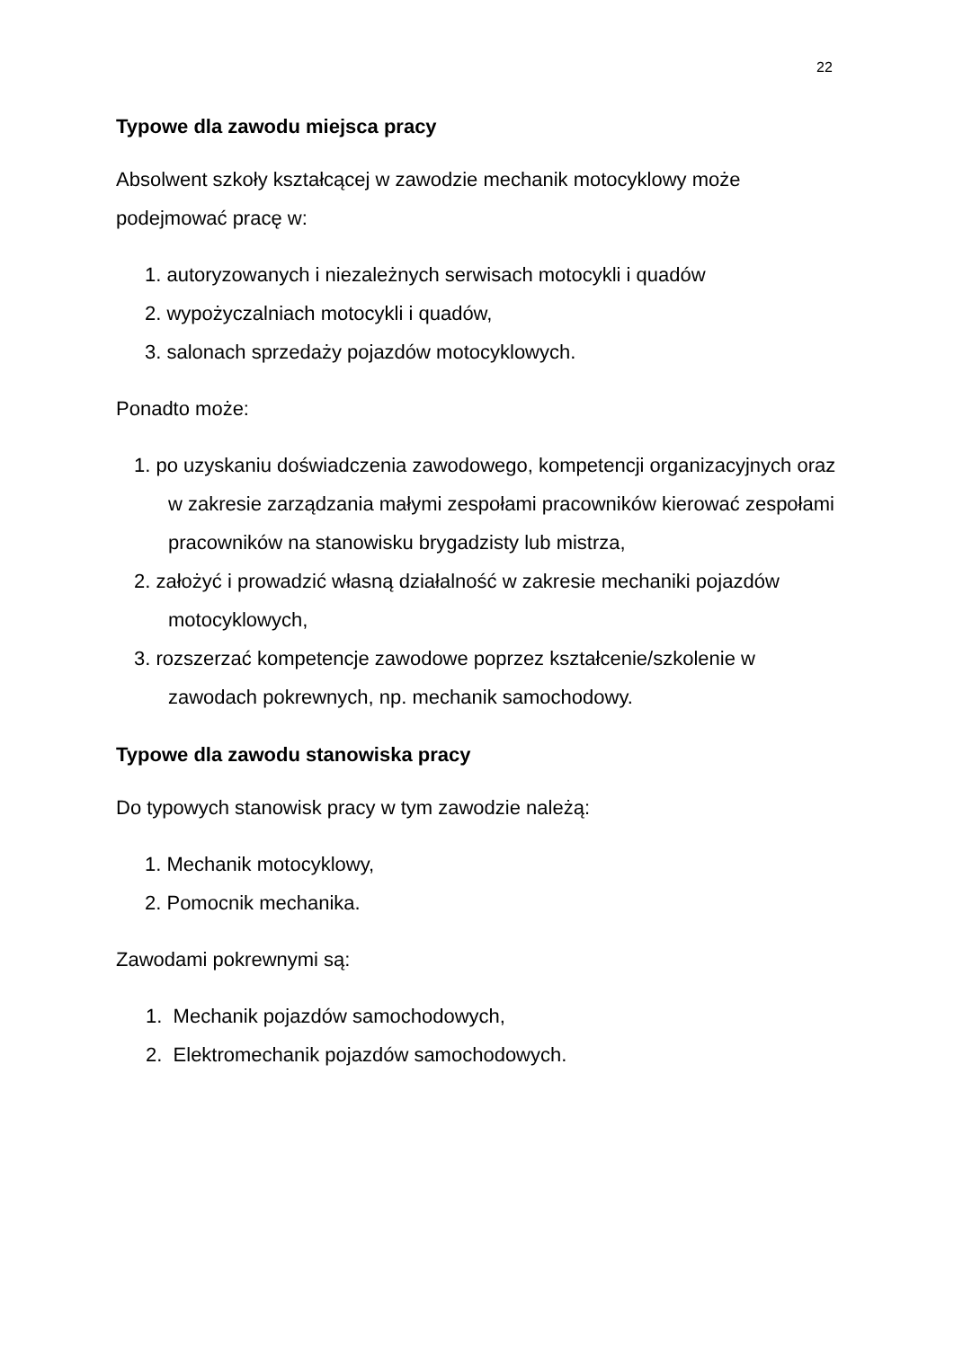22
Typowe dla zawodu miejsca pracy
Absolwent szkoły kształcącej w zawodzie mechanik motocyklowy może podejmować pracę w:
1. autoryzowanych i niezależnych serwisach motocykli i quadów
2. wypożyczalniach motocykli i quadów,
3. salonach sprzedaży pojazdów motocyklowych.
Ponadto może:
1. po uzyskaniu doświadczenia zawodowego, kompetencji organizacyjnych oraz w zakresie zarządzania małymi zespołami pracowników kierować zespołami pracowników na stanowisku brygadzisty lub mistrza,
2. założyć i prowadzić własną działalność w zakresie mechaniki pojazdów motocyklowych,
3. rozszerzać kompetencje zawodowe poprzez kształcenie/szkolenie w zawodach pokrewnych, np. mechanik samochodowy.
Typowe dla zawodu stanowiska pracy
Do typowych stanowisk pracy w tym zawodzie należą:
1. Mechanik motocyklowy,
2. Pomocnik mechanika.
Zawodami pokrewnymi są:
1. Mechanik pojazdów samochodowych,
2. Elektromechanik pojazdów samochodowych.